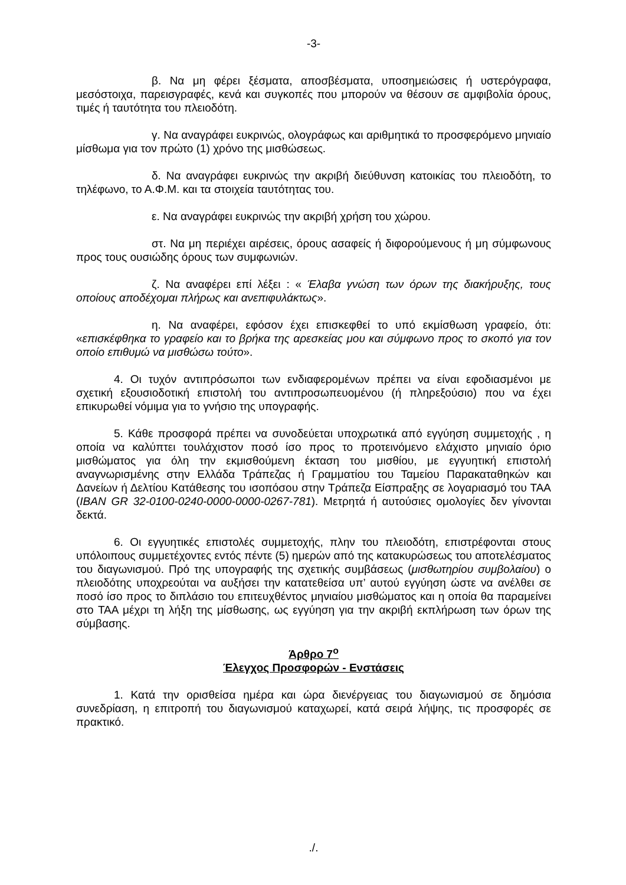-3-
β. Να μη φέρει ξέσματα, αποσβέσματα, υποσημειώσεις ή υστερόγραφα, μεσόστοιχα, παρεισγραφές, κενά και συγκοπές που μπορούν να θέσουν σε αμφιβολία όρους, τιμές ή ταυτότητα του πλειοδότη.
γ. Να αναγράφει ευκρινώς, ολογράφως και αριθμητικά το προσφερόμενο μηνιαίο μίσθωμα για τον πρώτο (1) χρόνο της μισθώσεως.
δ. Να αναγράφει ευκρινώς την ακριβή διεύθυνση κατοικίας του πλειοδότη, το τηλέφωνο, το Α.Φ.Μ. και τα στοιχεία ταυτότητας του.
ε. Να αναγράφει ευκρινώς την ακριβή χρήση του χώρου.
στ. Να μη περιέχει αιρέσεις, όρους ασαφείς ή διφορούμενους ή μη σύμφωνους προς τους ουσιώδης όρους των συμφωνιών.
ζ. Να αναφέρει επί λέξει : « Έλαβα γνώση των όρων της διακήρυξης, τους οποίους αποδέχομαι πλήρως και ανεπιφυλάκτως».
η. Να αναφέρει, εφόσον έχει επισκεφθεί το υπό εκμίσθωση γραφείο, ότι: «επισκέφθηκα το γραφείο και το βρήκα της αρεσκείας μου και σύμφωνο προς το σκοπό για τον οποίο επιθυμώ να μισθώσω τούτο».
4. Οι τυχόν αντιπρόσωποι των ενδιαφερομένων πρέπει να είναι εφοδιασμένοι με σχετική εξουσιοδοτική επιστολή του αντιπροσωπευομένου (ή πληρεξούσιο) που να έχει επικυρωθεί νόμιμα για το γνήσιο της υπογραφής.
5. Κάθε προσφορά πρέπει να συνοδεύεται υποχρωτικά από εγγύηση συμμετοχής , η οποία να καλύπτει τουλάχιστον ποσό ίσο προς το προτεινόμενο ελάχιστο μηνιαίο όριο μισθώματος για όλη την εκμισθούμενη έκταση του μισθίου, με εγγυητική επιστολή αναγνωρισμένης στην Ελλάδα Τράπεζας ή Γραμματίου του Ταμείου Παρακαταθηκών και Δανείων ή Δελτίου Κατάθεσης του ισοπόσου στην Τράπεζα Είσπραξης σε λογαριασμό του ΤΑΑ (IBAN GR 32-0100-0240-0000-0000-0267-781). Μετρητά ή αυτούσιες ομολογίες δεν γίνονται δεκτά.
6. Οι εγγυητικές επιστολές συμμετοχής, πλην του πλειοδότη, επιστρέφονται στους υπόλοιπους συμμετέχοντες εντός πέντε (5) ημερών από της κατακυρώσεως του αποτελέσματος του διαγωνισμού. Πρό της υπογραφής της σχετικής συμβάσεως (μισθωτηρίου συμβολαίου) ο πλειοδότης υποχρεούται να αυξήσει την κατατεθείσα υπ’ αυτού εγγύηση ώστε να ανέλθει σε ποσό ίσο προς το διπλάσιο του επιτευχθέντος μηνιαίου μισθώματος και η οποία θα παραμείνει στο ΤΑΑ μέχρι τη λήξη της μίσθωσης, ως εγγύηση για την ακριβή εκπλήρωση των όρων της σύμβασης.
Άρθρο 7<sup>ο</sup>
Έλεγχος Προσφορών - Ενστάσεις
1. Κατά την ορισθείσα ημέρα και ώρα διενέργειας του διαγωνισμού σε δημόσια συνεδρίαση, η επιτροπή του διαγωνισμού καταχωρεί, κατά σειρά λήψης, τις προσφορές σε πρακτικό.
./.